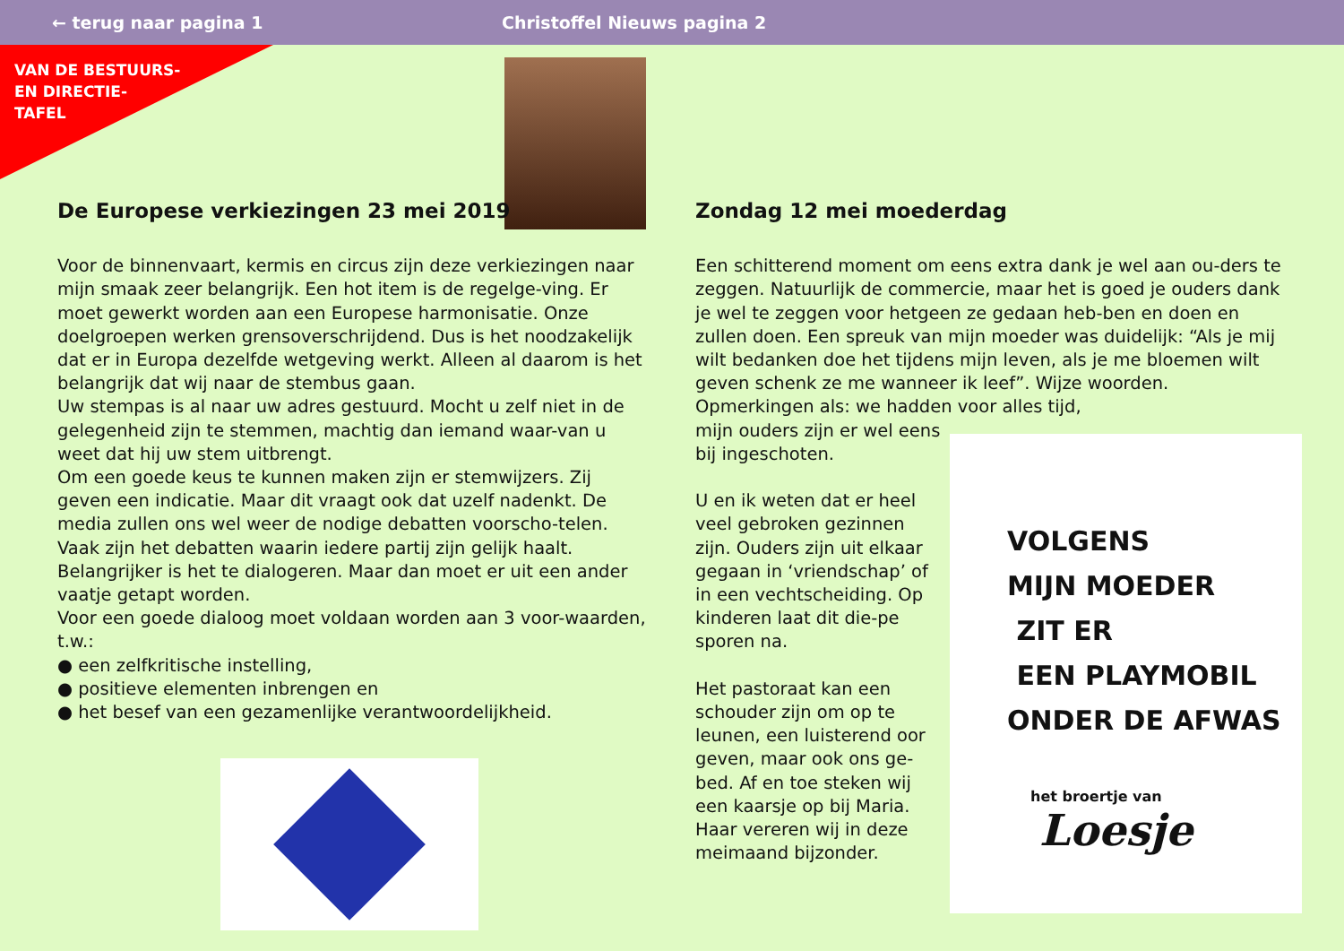← terug naar pagina 1 Christoffel Nieuws pagina 2
VAN DE BESTUURS-
EN DIRECTIE-
TAFEL
De Europese verkiezingen 23 mei 2019
Voor de binnenvaart, kermis en circus zijn deze verkiezingen naar mijn smaak zeer belangrijk. Een hot item is de regelge-ving. Er moet gewerkt worden aan een Europese harmonisatie. Onze doelgroepen werken grensoverschrijdend. Dus is het noodzakelijk dat er in Europa dezelfde wetgeving werkt. Alleen al daarom is het belangrijk dat wij naar de stembus gaan.
Uw stempas is al naar uw adres gestuurd. Mocht u zelf niet in de gelegenheid zijn te stemmen, machtig dan iemand waar-van u weet dat hij uw stem uitbrengt.
Om een goede keus te kunnen maken zijn er stemwijzers. Zij geven een indicatie. Maar dit vraagt ook dat uzelf nadenkt. De media zullen ons wel weer de nodige debatten voorscho-telen. Vaak zijn het debatten waarin iedere partij zijn gelijk haalt. Belangrijker is het te dialogeren. Maar dan moet er uit een ander vaatje getapt worden.
Voor een goede dialoog moet voldaan worden aan 3 voor-waarden, t.w.:
● een zelfkritische instelling,
● positieve elementen inbrengen en
● het besef van een gezamenlijke verantwoordelijkheid.
EUROPESE VERKIEZINGEN
Zondag 12 mei moederdag
Een schitterend moment om eens extra dank je wel aan ou-ders te zeggen. Natuurlijk de commercie, maar het is goed je ouders dank je wel te zeggen voor hetgeen ze gedaan heb-ben en doen en zullen doen. Een spreuk van mijn moeder was duidelijk: “Als je mij wilt bedanken doe het tijdens mijn leven, als je me bloemen wilt geven schenk ze me wanneer ik leef”. Wijze woorden. Opmerkingen als: we hadden voor alles tijd,
mijn ouders zijn er wel eens bij ingeschoten.
U en ik weten dat er heel veel gebroken gezinnen zijn. Ouders zijn uit elkaar gegaan in ‘vriendschap’ of in een vechtscheiding. Op kinderen laat dit die-pe sporen na.
Het pastoraat kan een schouder zijn om op te leunen, een luisterend oor geven, maar ook ons ge-bed. Af en toe steken wij een kaarsje op bij Maria. Haar vereren wij in deze meimaand bijzonder.
VOLGENS
MIJN MOEDER
ZIT ER
EEN PLAYMOBIL
ONDER DE AFWAS
het broertje van Loesje